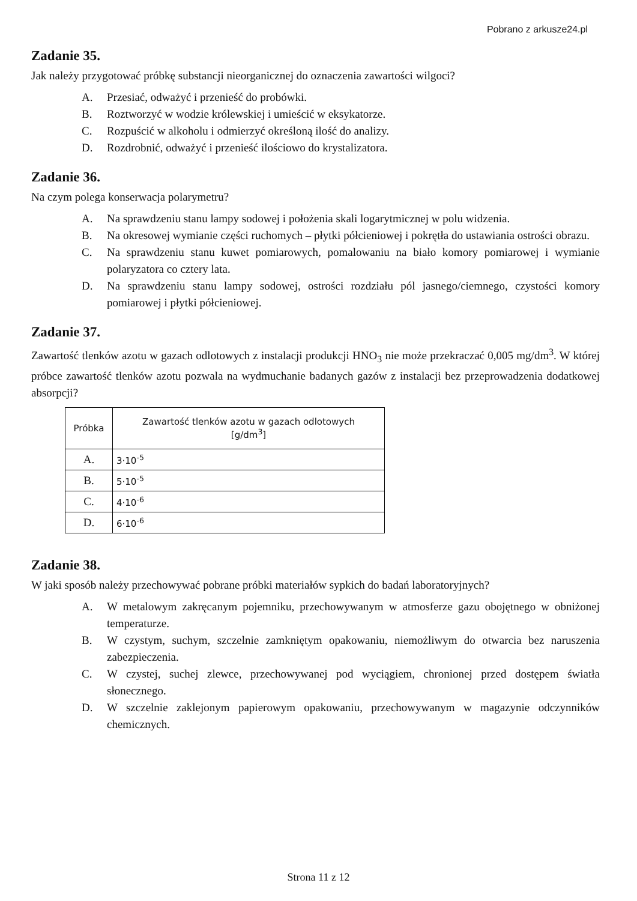Pobrano z arkusze24.pl
Zadanie 35.
Jak należy przygotować próbkę substancji nieorganicznej do oznaczenia zawartości wilgoci?
A. Przesiać, odważyć i przenieść do probówki.
B. Roztworzyć w wodzie królewskiej i umieścić w eksykatorze.
C. Rozpuścić w alkoholu i odmierzyć określoną ilość do analizy.
D. Rozdrobnić, odważyć i przenieść ilościowo do krystalizatora.
Zadanie 36.
Na czym polega konserwacja polarymetru?
A. Na sprawdzeniu stanu lampy sodowej i położenia skali logarytmicznej w polu widzenia.
B. Na okresowej wymianie części ruchomych – płytki półcieniowej i pokrętła do ustawiania ostrości obrazu.
C. Na sprawdzeniu stanu kuwet pomiarowych, pomalowaniu na biało komory pomiarowej i wymianie polaryzatora co cztery lata.
D. Na sprawdzeniu stanu lampy sodowej, ostrości rozdziału pól jasnego/ciemnego, czystości komory pomiarowej i płytki półcieniowej.
Zadanie 37.
Zawartość tlenków azotu w gazach odlotowych z instalacji produkcji HNO<sub>3</sub> nie może przekraczać 0,005 mg/dm<sup>3</sup>. W której próbce zawartość tlenków azotu pozwala na wydmuchanie badanych gazów z instalacji bez przeprowadzenia dodatkowej absorpcji?
| Próbka | Zawartość tlenków azotu w gazach odlotowych [g/dm<sup>3</sup>] |
| --- | --- |
| A. | 3·10<sup>-5</sup> |
| B. | 5·10<sup>-5</sup> |
| C. | 4·10<sup>-6</sup> |
| D. | 6·10<sup>-6</sup> |
Zadanie 38.
W jaki sposób należy przechowywać pobrane próbki materiałów sypkich do badań laboratoryjnych?
A. W metalowym zakręcanym pojemniku, przechowywanym w atmosferze gazu obojętnego w obniżonej temperaturze.
B. W czystym, suchym, szczelnie zamkniętym opakowaniu, niemożliwym do otwarcia bez naruszenia zabezpieczenia.
C. W czystej, suchej zlewce, przechowywanej pod wyciągiem, chronionej przed dostępem światła słonecznego.
D. W szczelnie zaklejonym papierowym opakowaniu, przechowywanym w magazynie odczynników chemicznych.
Strona 11 z 12